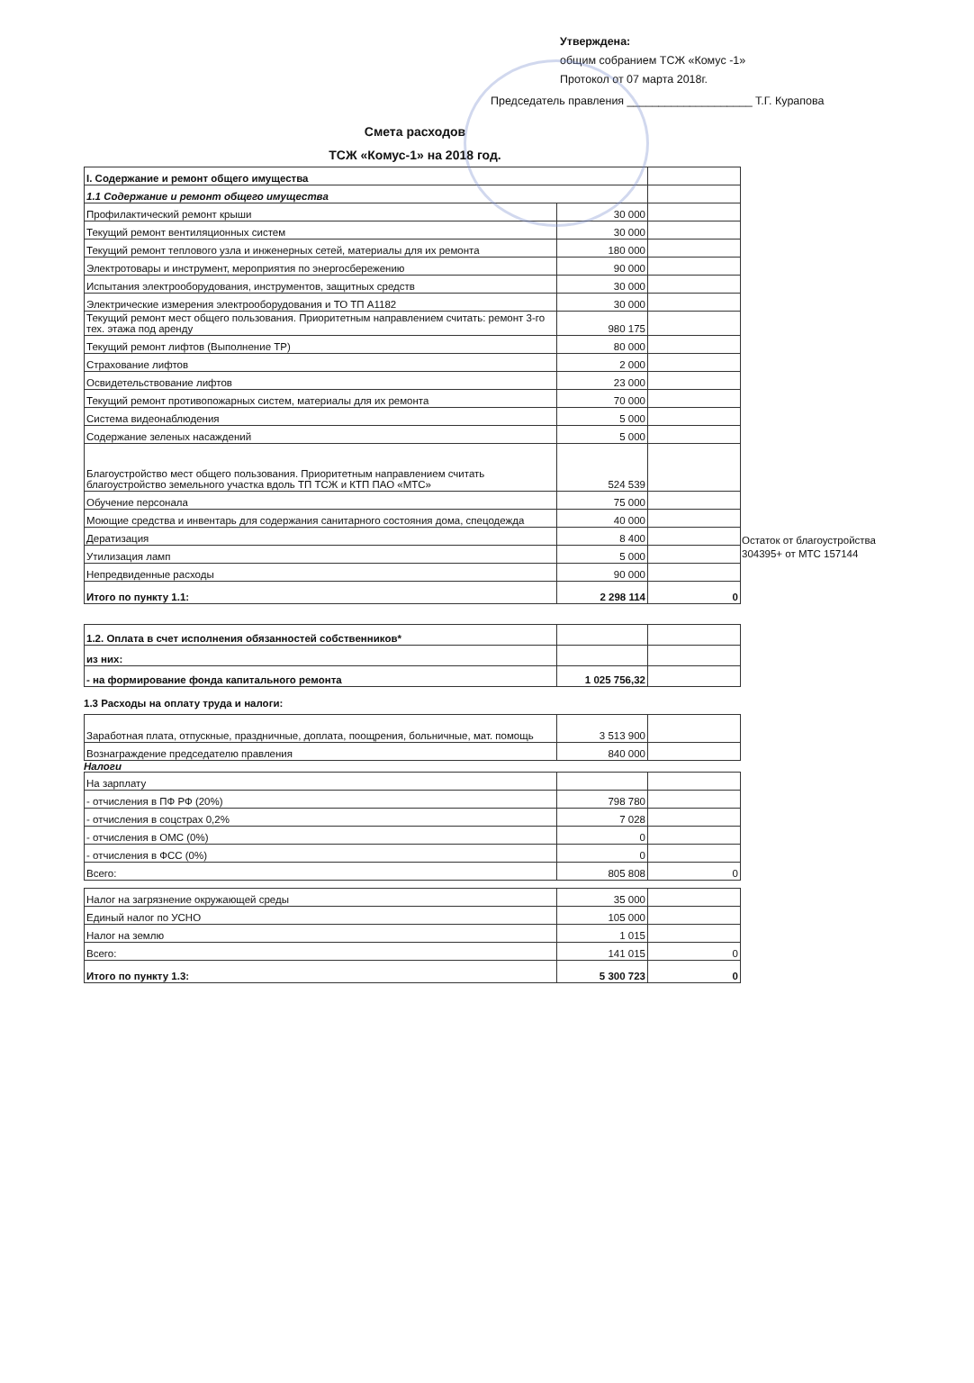Утверждена:
общим собранием ТСЖ «Комус -1»
Протокол от 07 марта 2018г.
Председатель правления ____________________ Т.Г. Курапова
Смета расходов
ТСЖ «Комус-1» на 2018 год.
| I. Содержание и ремонт общего имущества | | |
| 1.1 Содержание и ремонт общего имущества | | |
| Профилактический ремонт крыши | 30 000 | |
| Текущий ремонт вентиляционных систем | 30 000 | |
| Текущий ремонт теплового узла и инженерных сетей, материалы для их ремонта | 180 000 | |
| Электротовары и инструмент, мероприятия по энергосбережению | 90 000 | |
| Испытания электрооборудования, инструментов, защитных средств | 30 000 | |
| Электрические измерения электрооборудования и ТО ТП А1182 | 30 000 | |
| Текущий ремонт мест общего пользования. Приоритетным направлением считать: ремонт 3-го тех. этажа под аренду | 980 175 | |
| Текущий ремонт лифтов (Выполнение ТР) | 80 000 | |
| Страхование лифтов | 2 000 | |
| Освидетельствование лифтов | 23 000 | |
| Текущий ремонт противопожарных систем, материалы для их ремонта | 70 000 | |
| Система видеонаблюдения | 5 000 | |
| Содержание зеленых насаждений | 5 000 | |
| Благоустройство мест общего пользования. Приоритетным направлением считать благоустройство земельного участка вдоль ТП ТСЖ и КТП ПАО «МТС» | 524 539 | |
| Обучение персонала | 75 000 | |
| Моющие средства и инвентарь для содержания санитарного состояния дома, спецодежда | 40 000 | |
| Дератизация | 8 400 | |
| Утилизация ламп | 5 000 | |
| Непредвиденные расходы | 90 000 | |
| Итого по пункту 1.1: | 2 298 114 | 0 |
| 1.2. Оплата в счет исполнения обязанностей собственников* | | |
| из них: | | |
| - на формирование фонда капитального ремонта | 1 025 756,32 | |
1.3 Расходы на оплату труда и налоги:
| Заработная плата, отпускные, праздничные, доплата, поощрения, больничные, мат. помощь | 3 513 900 | |
| Вознаграждение председателю правления | 840 000 | |
Налоги
| На зарплату | | |
| - отчисления в ПФ РФ (20%) | 798 780 | |
| - отчисления в соцстрах 0,2% | 7 028 | |
| - отчисления в ОМС (0%) | 0 | |
| - отчисления в ФСС (0%) | 0 | |
| Всего: | 805 808 | 0 |
| Налог на загрязнение окружающей среды | 35 000 | |
| Единый налог по УСНО | 105 000 | |
| Налог на землю | 1 015 | |
| Всего: | 141 015 | 0 |
| Итого по пункту 1.3: | 5 300 723 | 0 |
Остаток от благоустройства
304395+ от МТС 157144